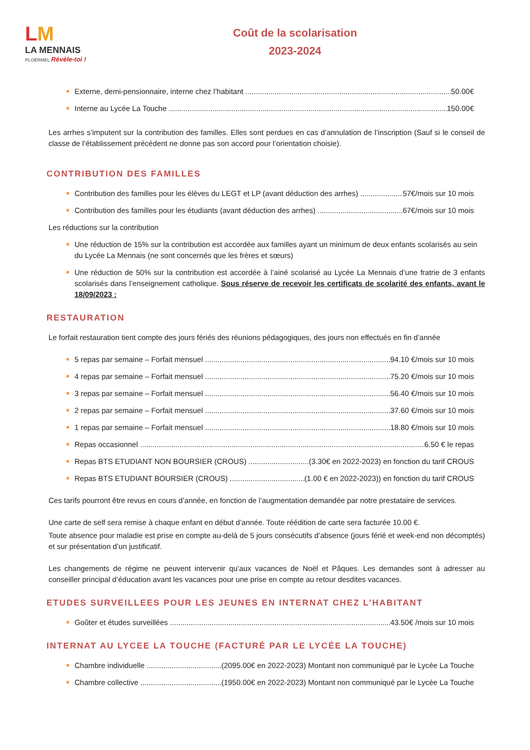LM
LA MENNAIS
PLOËRMEL Révèle-toi !
Coût de la scolarisation
2023-2024
Externe, demi-pensionnaire, interne chez l’habitant 50.00€
Interne au Lycée La Touche 150.00€
Les arrhes s’imputent sur la contribution des familles. Elles sont perdues en cas d’annulation de l’inscription (Sauf si le conseil de classe de l’établissement précédent ne donne pas son accord pour l’orientation choisie).
CONTRIBUTION DES FAMILLES
Contribution des familles pour les élèves du LEGT et LP (avant déduction des arrhes) 57€/mois sur 10 mois
Contribution des familles pour les étudiants (avant déduction des arrhes) 67€/mois sur 10 mois
Les réductions sur la contribution
Une réduction de 15% sur la contribution est accordée aux familles ayant un minimum de deux enfants scolarisés au sein du Lycée La Mennais (ne sont concernés que les frères et sœurs)
Une réduction de 50% sur la contribution est accordée à l’ainé scolarisé au Lycée La Mennais d’une fratrie de 3 enfants scolarisés dans l’enseignement catholique. Sous réserve de recevoir les certificats de scolarité des enfants, avant le 18/09/2023 :
RESTAURATION
Le forfait restauration tient compte des jours fériés des réunions pédagogiques, des jours non effectués en fin d’année
5 repas par semaine – Forfait mensuel 94.10 €/mois sur 10 mois
4 repas par semaine – Forfait mensuel 75.20 €/mois sur 10 mois
3 repas par semaine – Forfait mensuel 56.40 €/mois sur 10 mois
2 repas par semaine – Forfait mensuel 37.60 €/mois sur 10 mois
1 repas par semaine – Forfait mensuel 18.80 €/mois sur 10 mois
Repas occasionnel 6.50 € le repas
Repas BTS ETUDIANT NON BOURSIER (CROUS) (3.30€ en 2022-2023) en fonction du tarif CROUS
Repas BTS ETUDIANT BOURSIER (CROUS) (1.00 € en 2022-2023)) en fonction du tarif CROUS
Ces tarifs pourront être revus en cours d’année, en fonction de l’augmentation demandée par notre prestataire de services.
Une carte de self sera remise à chaque enfant en début d’année. Toute réédition de carte sera facturée 10.00 €.
Toute absence pour maladie est prise en compte au-delà de 5 jours consécutifs d’absence (jours férié et week-end non décomptés) et sur présentation d’un justificatif.
Les changements de régime ne peuvent intervenir qu’aux vacances de Noël et Pâques. Les demandes sont à adresser au conseiller principal d’éducation avant les vacances pour une prise en compte au retour desdites vacances.
ETUDES SURVEILLEES POUR LES JEUNES EN INTERNAT CHEZ L’HABITANT
Goûter et études surveillées 43.50€ /mois sur 10 mois
INTERNAT AU LYCEE LA TOUCHE (FACTURÉ PAR LE LYCÉE LA TOUCHE)
Chambre individuelle (2095.00€ en 2022-2023) Montant non communiqué par le Lycée La Touche
Chambre collective (1950.00€ en 2022-2023) Montant non communiqué par le Lycée La Touche